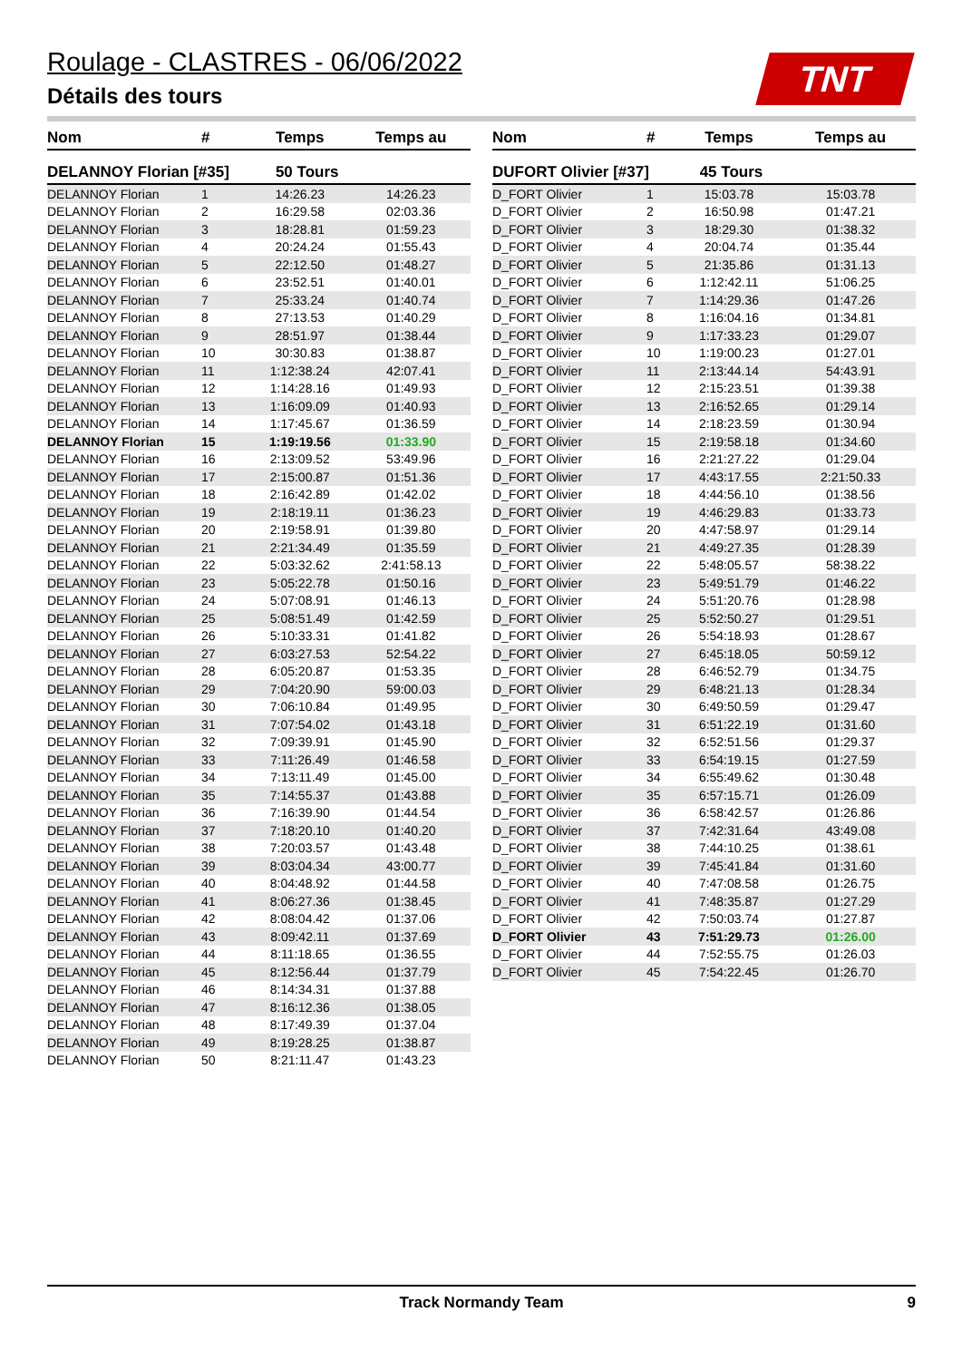Roulage - CLASTRES - 06/06/2022
Détails des tours
TNT
| Nom | # | Temps | Temps au |
| --- | --- | --- | --- |
| DELANNOY Florian [#35] | | 50 Tours | |
| DELANNOY Florian | 1 | 14:26.23 | 14:26.23 |
| DELANNOY Florian | 2 | 16:29.58 | 02:03.36 |
| DELANNOY Florian | 3 | 18:28.81 | 01:59.23 |
| DELANNOY Florian | 4 | 20:24.24 | 01:55.43 |
| DELANNOY Florian | 5 | 22:12.50 | 01:48.27 |
| DELANNOY Florian | 6 | 23:52.51 | 01:40.01 |
| DELANNOY Florian | 7 | 25:33.24 | 01:40.74 |
| DELANNOY Florian | 8 | 27:13.53 | 01:40.29 |
| DELANNOY Florian | 9 | 28:51.97 | 01:38.44 |
| DELANNOY Florian | 10 | 30:30.83 | 01:38.87 |
| DELANNOY Florian | 11 | 1:12:38.24 | 42:07.41 |
| DELANNOY Florian | 12 | 1:14:28.16 | 01:49.93 |
| DELANNOY Florian | 13 | 1:16:09.09 | 01:40.93 |
| DELANNOY Florian | 14 | 1:17:45.67 | 01:36.59 |
| DELANNOY Florian | 15 | 1:19:19.56 | 01:33.90 |
| DELANNOY Florian | 16 | 2:13:09.52 | 53:49.96 |
| DELANNOY Florian | 17 | 2:15:00.87 | 01:51.36 |
| DELANNOY Florian | 18 | 2:16:42.89 | 01:42.02 |
| DELANNOY Florian | 19 | 2:18:19.11 | 01:36.23 |
| DELANNOY Florian | 20 | 2:19:58.91 | 01:39.80 |
| DELANNOY Florian | 21 | 2:21:34.49 | 01:35.59 |
| DELANNOY Florian | 22 | 5:03:32.62 | 2:41:58.13 |
| DELANNOY Florian | 23 | 5:05:22.78 | 01:50.16 |
| DELANNOY Florian | 24 | 5:07:08.91 | 01:46.13 |
| DELANNOY Florian | 25 | 5:08:51.49 | 01:42.59 |
| DELANNOY Florian | 26 | 5:10:33.31 | 01:41.82 |
| DELANNOY Florian | 27 | 6:03:27.53 | 52:54.22 |
| DELANNOY Florian | 28 | 6:05:20.87 | 01:53.35 |
| DELANNOY Florian | 29 | 7:04:20.90 | 59:00.03 |
| DELANNOY Florian | 30 | 7:06:10.84 | 01:49.95 |
| DELANNOY Florian | 31 | 7:07:54.02 | 01:43.18 |
| DELANNOY Florian | 32 | 7:09:39.91 | 01:45.90 |
| DELANNOY Florian | 33 | 7:11:26.49 | 01:46.58 |
| DELANNOY Florian | 34 | 7:13:11.49 | 01:45.00 |
| DELANNOY Florian | 35 | 7:14:55.37 | 01:43.88 |
| DELANNOY Florian | 36 | 7:16:39.90 | 01:44.54 |
| DELANNOY Florian | 37 | 7:18:20.10 | 01:40.20 |
| DELANNOY Florian | 38 | 7:20:03.57 | 01:43.48 |
| DELANNOY Florian | 39 | 8:03:04.34 | 43:00.77 |
| DELANNOY Florian | 40 | 8:04:48.92 | 01:44.58 |
| DELANNOY Florian | 41 | 8:06:27.36 | 01:38.45 |
| DELANNOY Florian | 42 | 8:08:04.42 | 01:37.06 |
| DELANNOY Florian | 43 | 8:09:42.11 | 01:37.69 |
| DELANNOY Florian | 44 | 8:11:18.65 | 01:36.55 |
| DELANNOY Florian | 45 | 8:12:56.44 | 01:37.79 |
| DELANNOY Florian | 46 | 8:14:34.31 | 01:37.88 |
| DELANNOY Florian | 47 | 8:16:12.36 | 01:38.05 |
| DELANNOY Florian | 48 | 8:17:49.39 | 01:37.04 |
| DELANNOY Florian | 49 | 8:19:28.25 | 01:38.87 |
| DELANNOY Florian | 50 | 8:21:11.47 | 01:43.23 |
| Nom | # | Temps | Temps au |
| --- | --- | --- | --- |
| DUFORT Olivier [#37] | | 45 Tours | |
| D_FORT Olivier | 1 | 15:03.78 | 15:03.78 |
| D_FORT Olivier | 2 | 16:50.98 | 01:47.21 |
| D_FORT Olivier | 3 | 18:29.30 | 01:38.32 |
| D_FORT Olivier | 4 | 20:04.74 | 01:35.44 |
| D_FORT Olivier | 5 | 21:35.86 | 01:31.13 |
| D_FORT Olivier | 6 | 1:12:42.11 | 51:06.25 |
| D_FORT Olivier | 7 | 1:14:29.36 | 01:47.26 |
| D_FORT Olivier | 8 | 1:16:04.16 | 01:34.81 |
| D_FORT Olivier | 9 | 1:17:33.23 | 01:29.07 |
| D_FORT Olivier | 10 | 1:19:00.23 | 01:27.01 |
| D_FORT Olivier | 11 | 2:13:44.14 | 54:43.91 |
| D_FORT Olivier | 12 | 2:15:23.51 | 01:39.38 |
| D_FORT Olivier | 13 | 2:16:52.65 | 01:29.14 |
| D_FORT Olivier | 14 | 2:18:23.59 | 01:30.94 |
| D_FORT Olivier | 15 | 2:19:58.18 | 01:34.60 |
| D_FORT Olivier | 16 | 2:21:27.22 | 01:29.04 |
| D_FORT Olivier | 17 | 4:43:17.55 | 2:21:50.33 |
| D_FORT Olivier | 18 | 4:44:56.10 | 01:38.56 |
| D_FORT Olivier | 19 | 4:46:29.83 | 01:33.73 |
| D_FORT Olivier | 20 | 4:47:58.97 | 01:29.14 |
| D_FORT Olivier | 21 | 4:49:27.35 | 01:28.39 |
| D_FORT Olivier | 22 | 5:48:05.57 | 58:38.22 |
| D_FORT Olivier | 23 | 5:49:51.79 | 01:46.22 |
| D_FORT Olivier | 24 | 5:51:20.76 | 01:28.98 |
| D_FORT Olivier | 25 | 5:52:50.27 | 01:29.51 |
| D_FORT Olivier | 26 | 5:54:18.93 | 01:28.67 |
| D_FORT Olivier | 27 | 6:45:18.05 | 50:59.12 |
| D_FORT Olivier | 28 | 6:46:52.79 | 01:34.75 |
| D_FORT Olivier | 29 | 6:48:21.13 | 01:28.34 |
| D_FORT Olivier | 30 | 6:49:50.59 | 01:29.47 |
| D_FORT Olivier | 31 | 6:51:22.19 | 01:31.60 |
| D_FORT Olivier | 32 | 6:52:51.56 | 01:29.37 |
| D_FORT Olivier | 33 | 6:54:19.15 | 01:27.59 |
| D_FORT Olivier | 34 | 6:55:49.62 | 01:30.48 |
| D_FORT Olivier | 35 | 6:57:15.71 | 01:26.09 |
| D_FORT Olivier | 36 | 6:58:42.57 | 01:26.86 |
| D_FORT Olivier | 37 | 7:42:31.64 | 43:49.08 |
| D_FORT Olivier | 38 | 7:44:10.25 | 01:38.61 |
| D_FORT Olivier | 39 | 7:45:41.84 | 01:31.60 |
| D_FORT Olivier | 40 | 7:47:08.58 | 01:26.75 |
| D_FORT Olivier | 41 | 7:48:35.87 | 01:27.29 |
| D_FORT Olivier | 42 | 7:50:03.74 | 01:27.87 |
| D_FORT Olivier | 43 | 7:51:29.73 | 01:26.00 |
| D_FORT Olivier | 44 | 7:52:55.75 | 01:26.03 |
| D_FORT Olivier | 45 | 7:54:22.45 | 01:26.70 |
Track Normandy Team 9